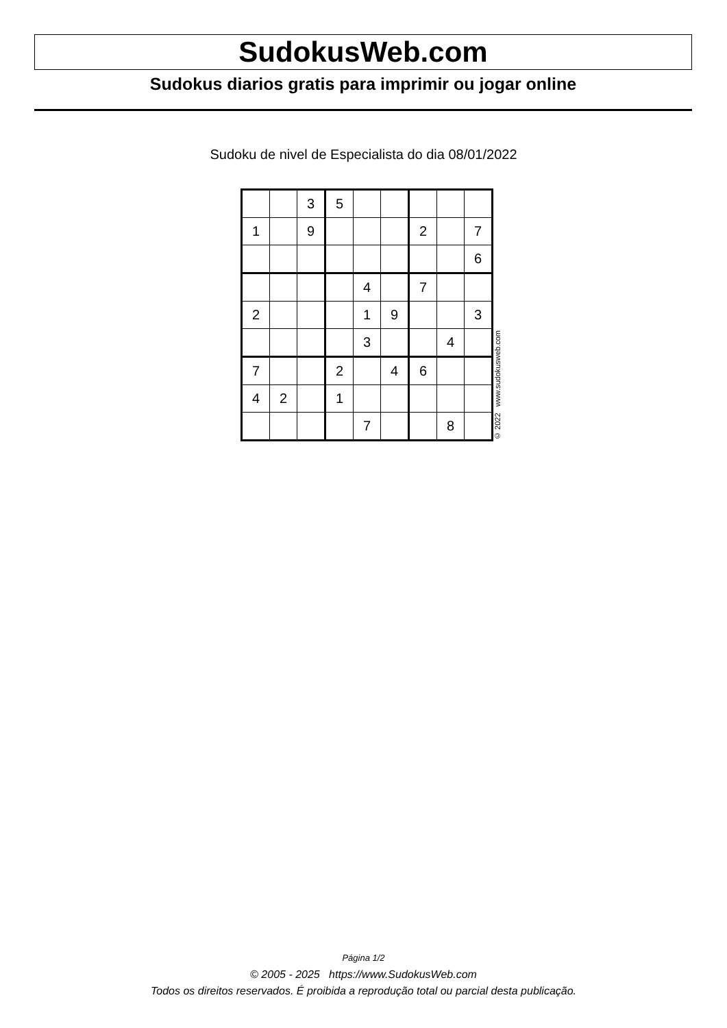SudokusWeb.com
Sudokus diarios gratis para imprimir ou jogar online
Sudoku de nivel de Especialista do dia 08/01/2022
| | | 3 | 5 | | | | | |
| 1 | | 9 | | | | 2 | | 7 |
| | | | | | | | | 6 |
| | | | | 4 | | 7 | | |
| 2 | | | | 1 | 9 | | | 3 |
| | | | | 3 | | | 4 | |
| 7 | | | 2 | | 4 | 6 | | |
| 4 | 2 | | 1 | | | | | |
| | | | | 7 | | | 8 | |
© 2022 www.sudokusweb.com
Página 1/2
© 2005 - 2025 https://www.SudokusWeb.com
Todos os direitos reservados. É proibida a reprodução total ou parcial desta publicação.